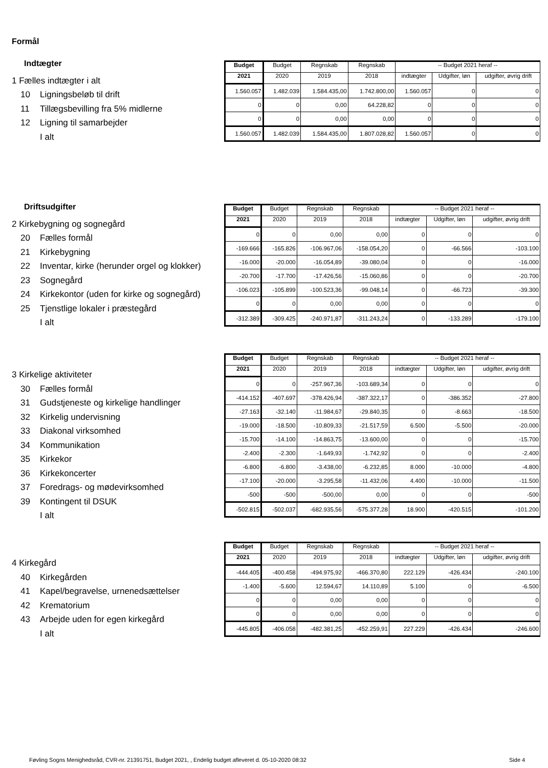Formål
Indtægter
1 Fælles indtægter i alt
10 Ligningsbeløb til drift
11 Tillægsbevilling fra 5% midlerne
12 Ligning til samarbejder
I alt
| Budget | Budget | Regnskab | Regnskab | -- Budget 2021 heraf -- | | |
| --- | --- | --- | --- | --- | --- | --- |
| 2021 | 2020 | 2019 | 2018 | indtægter | Udgifter, løn | udgifter, øvrig drift |
| 1.560.057 | 1.482.039 | 1.584.435,00 | 1.742.800,00 | 1.560.057 | 0 | 0 |
| 0 | 0 | 0,00 | 64.228,82 | 0 | 0 | 0 |
| 0 | 0 | 0,00 | 0,00 | 0 | 0 | 0 |
| 1.560.057 | 1.482.039 | 1.584.435,00 | 1.807.028,82 | 1.560.057 | 0 | 0 |
Driftsudgifter
2 Kirkebygning og sognegård
20 Fælles formål
21 Kirkebygning
22 Inventar, kirke (herunder orgel og klokker)
23 Sognegård
24 Kirkekontor (uden for kirke og sognegård)
25 Tjenstlige lokaler i præstegård
I alt
| Budget | Budget | Regnskab | Regnskab | -- Budget 2021 heraf -- | | |
| --- | --- | --- | --- | --- | --- | --- |
| 2021 | 2020 | 2019 | 2018 | indtægter | Udgifter, løn | udgifter, øvrig drift |
| 0 | 0 | 0,00 | 0,00 | 0 | 0 | 0 |
| -169.666 | -165.826 | -106.967,06 | -158.054,20 | 0 | -66.566 | -103.100 |
| -16.000 | -20.000 | -16.054,89 | -39.080,04 | 0 | 0 | -16.000 |
| -20.700 | -17.700 | -17.426,56 | -15.060,86 | 0 | 0 | -20.700 |
| -106.023 | -105.899 | -100.523,36 | -99.048,14 | 0 | -66.723 | -39.300 |
| 0 | 0 | 0,00 | 0,00 | 0 | 0 | 0 |
| -312.389 | -309.425 | -240.971,87 | -311.243,24 | 0 | -133.289 | -179.100 |
3 Kirkelige aktiviteter
30 Fælles formål
31 Gudstjeneste og kirkelige handlinger
32 Kirkelig undervisning
33 Diakonal virksomhed
34 Kommunikation
35 Kirkekor
36 Kirkekoncerter
37 Foredrags- og mødevirksomhed
39 Kontingent til DSUK
I alt
| Budget | Budget | Regnskab | Regnskab | -- Budget 2021 heraf -- | | |
| --- | --- | --- | --- | --- | --- | --- |
| 2021 | 2020 | 2019 | 2018 | indtægter | Udgifter, løn | udgifter, øvrig drift |
| 0 | 0 | -257.967,36 | -103.689,34 | 0 | 0 | 0 |
| -414.152 | -407.697 | -378.426,94 | -387.322,17 | 0 | -386.352 | -27.800 |
| -27.163 | -32.140 | -11.984,67 | -29.840,35 | 0 | -8.663 | -18.500 |
| -19.000 | -18.500 | -10.809,33 | -21.517,59 | 6.500 | -5.500 | -20.000 |
| -15.700 | -14.100 | -14.863,75 | -13.600,00 | 0 | 0 | -15.700 |
| -2.400 | -2.300 | -1.649,93 | -1.742,92 | 0 | 0 | -2.400 |
| -6.800 | -6.800 | -3.438,00 | -6.232,85 | 8.000 | -10.000 | -4.800 |
| -17.100 | -20.000 | -3.295,58 | -11.432,06 | 4.400 | -10.000 | -11.500 |
| -500 | -500 | -500,00 | 0,00 | 0 | 0 | -500 |
| -502.815 | -502.037 | -682.935,56 | -575.377,28 | 18.900 | -420.515 | -101.200 |
4 Kirkegård
40 Kirkegården
41 Kapel/begravelse, urnenedsættelser
42 Krematorium
43 Arbejde uden for egen kirkegård
I alt
| Budget | Budget | Regnskab | Regnskab | -- Budget 2021 heraf -- | | |
| --- | --- | --- | --- | --- | --- | --- |
| 2021 | 2020 | 2019 | 2018 | indtægter | Udgifter, løn | udgifter, øvrig drift |
| -444.405 | -400.458 | -494.975,92 | -466.370,80 | 222.129 | -426.434 | -240.100 |
| -1.400 | -5.600 | 12.594,67 | 14.110,89 | 5.100 | 0 | -6.500 |
| 0 | 0 | 0,00 | 0,00 | 0 | 0 | 0 |
| 0 | 0 | 0,00 | 0,00 | 0 | 0 | 0 |
| -445.805 | -406.058 | -482.381,25 | -452.259,91 | 227.229 | -426.434 | -246.600 |
Føvling Sogns Menighedsråd, CVR-nr. 21391751, Budget 2021, , Endelig budget afleveret d. 05-10-2020 08:32
Side 4